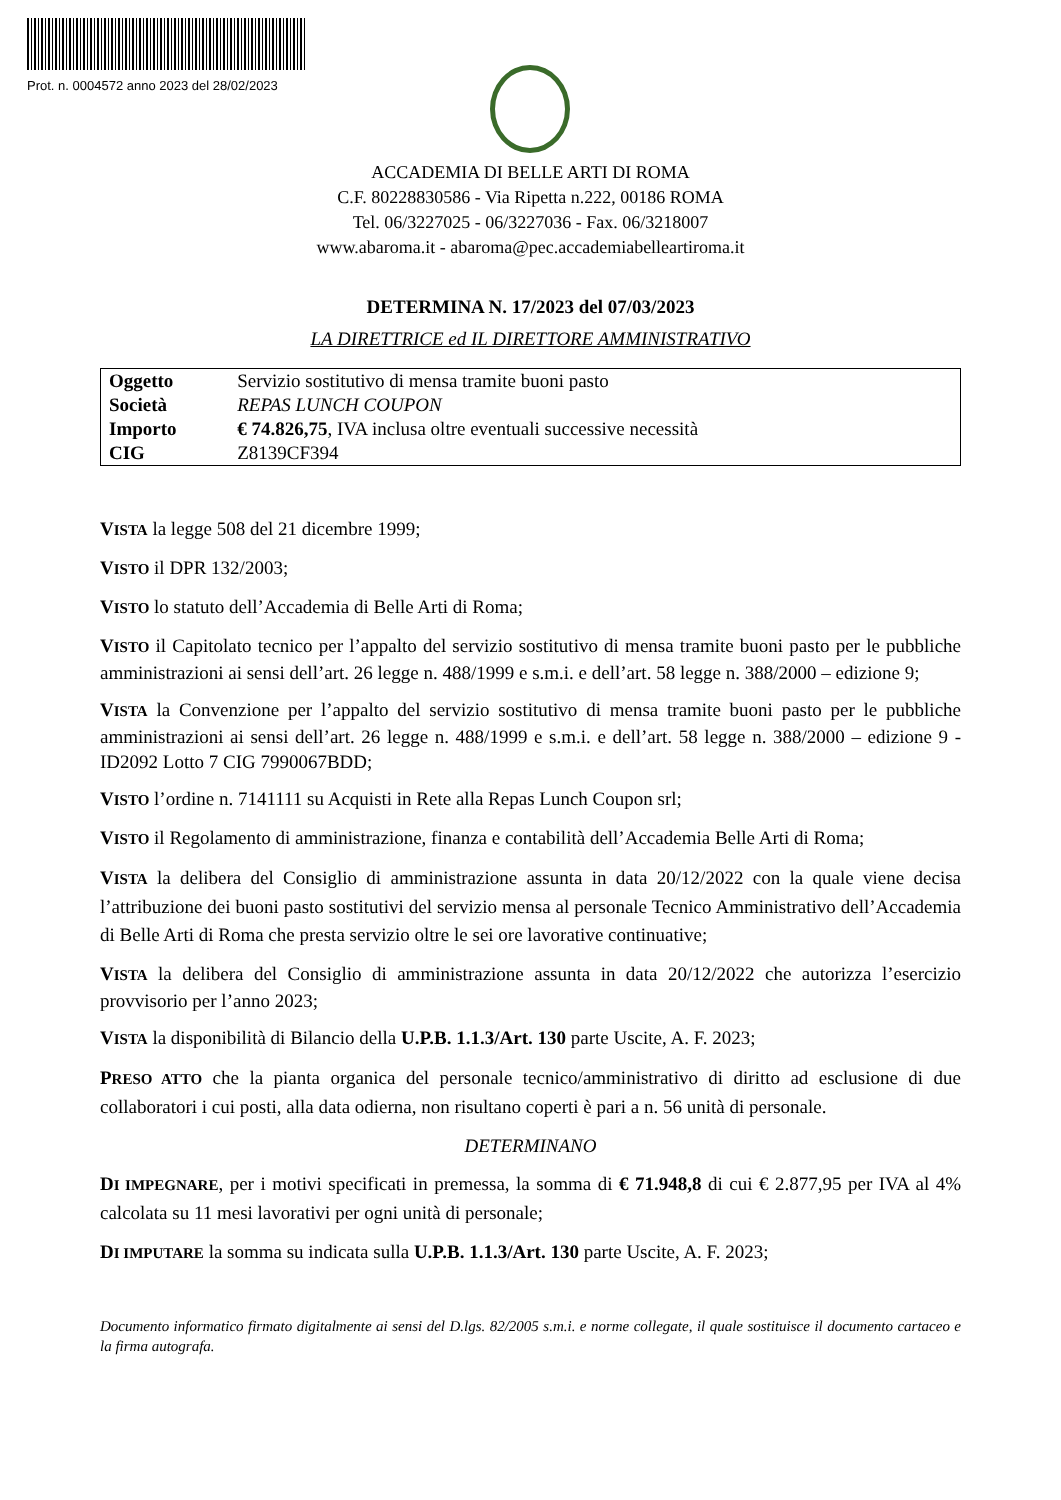Prot. n. 0004572 anno 2023 del 28/02/2023
ACCADEMIA DI BELLE ARTI DI ROMA
C.F. 80228830586 - Via Ripetta n.222, 00186 ROMA
Tel. 06/3227025 - 06/3227036 - Fax. 06/3218007
www.abaroma.it - abaroma@pec.accademiabelleartiroma.it
DETERMINA N. 17/2023 del 07/03/2023
LA DIRETTRICE ed IL DIRETTORE AMMINISTRATIVO
| Oggetto | Servizio sostitutivo di mensa tramite buoni pasto |
| Società | REPAS LUNCH COUPON |
| Importo | € 74.826,75 , IVA inclusa oltre eventuali successive necessità |
| CIG | Z8139CF394 |
VISTA la legge 508 del 21 dicembre 1999;
VISTO il DPR 132/2003;
VISTO lo statuto dell’Accademia di Belle Arti di Roma;
VISTO il Capitolato tecnico per l’appalto del servizio sostitutivo di mensa tramite buoni pasto per le pubbliche amministrazioni ai sensi dell’art. 26 legge n. 488/1999 e s.m.i. e dell’art. 58 legge n. 388/2000 – edizione 9;
VISTA la Convenzione per l’appalto del servizio sostitutivo di mensa tramite buoni pasto per le pubbliche amministrazioni ai sensi dell’art. 26 legge n. 488/1999 e s.m.i. e dell’art. 58 legge n. 388/2000 – edizione 9 - ID2092 Lotto 7 CIG 7990067BDD;
VISTO l’ordine n. 7141111 su Acquisti in Rete alla Repas Lunch Coupon srl;
VISTO il Regolamento di amministrazione, finanza e contabilità dell’Accademia Belle Arti di Roma;
VISTA la delibera del Consiglio di amministrazione assunta in data 20/12/2022 con la quale viene decisa l’attribuzione dei buoni pasto sostitutivi del servizio mensa al personale Tecnico Amministrativo dell’Accademia di Belle Arti di Roma che presta servizio oltre le sei ore lavorative continuative;
VISTA la delibera del Consiglio di amministrazione assunta in data 20/12/2022 che autorizza l’esercizio provvisorio per l’anno 2023;
VISTA la disponibilità di Bilancio della U.P.B. 1.1.3/Art. 130 parte Uscite, A. F. 2023;
PRESO ATTO che la pianta organica del personale tecnico/amministrativo di diritto ad esclusione di due collaboratori i cui posti, alla data odierna, non risultano coperti è pari a n. 56 unità di personale.
DETERMINANO
DI IMPEGNARE, per i motivi specificati in premessa, la somma di € 71.948,8 di cui € 2.877,95 per IVA al 4% calcolata su 11 mesi lavorativi per ogni unità di personale;
DI IMPUTARE la somma su indicata sulla U.P.B. 1.1.3/Art. 130 parte Uscite, A. F. 2023;
Documento informatico firmato digitalmente ai sensi del D.lgs. 82/2005 s.m.i. e norme collegate, il quale sostituisce il documento cartaceo e la firma autografa.